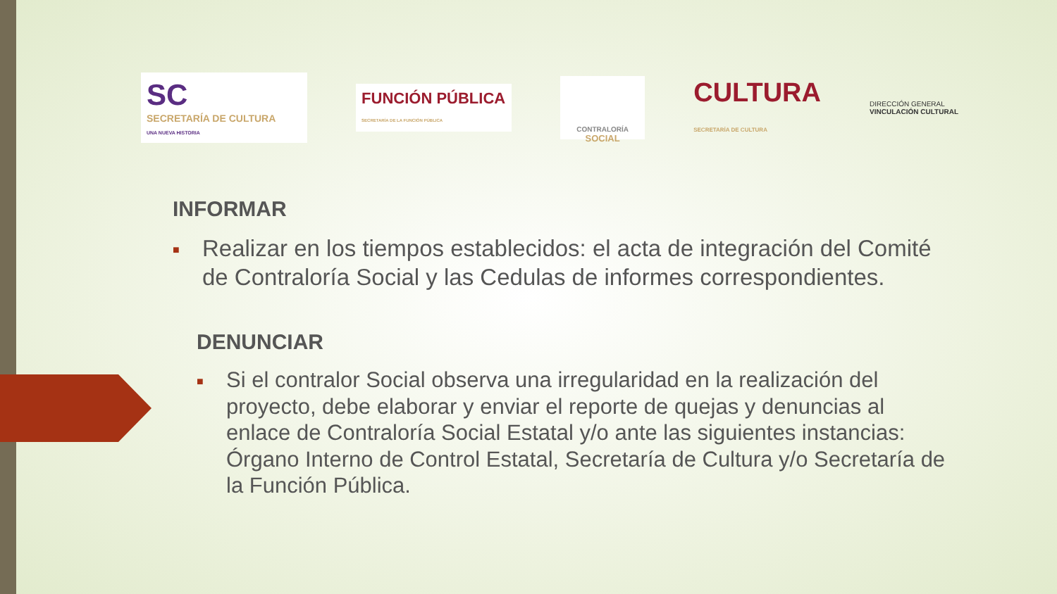SC
SECRETARÍA DE CULTURA
UNA NUEVA HISTORIA
FUNCIÓN PÚBLICA
SECRETARÍA DE LA FUNCIÓN PÚBLICA
CONTRALORÍA
SOCIAL
CULTURA
SECRETARÍA DE CULTURA
DIRECCIÓN GENERAL
VINCULACIÓN CULTURAL
INFORMAR
■ Realizar en los tiempos establecidos: el acta de integración del Comité de Contraloría Social y las Cedulas de informes correspondientes.
DENUNCIAR
■ Si el contralor Social observa una irregularidad en la realización del proyecto, debe elaborar y enviar el reporte de quejas y denuncias al enlace de Contraloría Social Estatal y/o ante las siguientes instancias: Órgano Interno de Control Estatal, Secretaría de Cultura y/o Secretaría de la Función Pública.